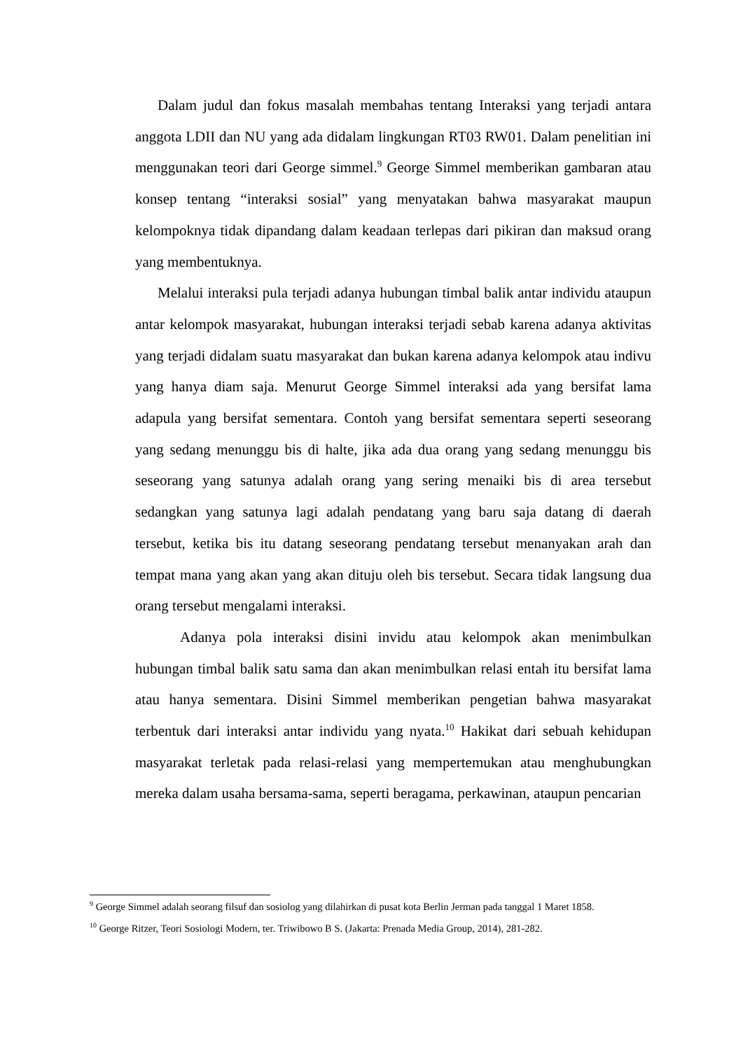Dalam judul dan fokus masalah membahas tentang Interaksi yang terjadi antara anggota LDII dan NU yang ada didalam lingkungan RT03 RW01. Dalam penelitian ini menggunakan teori dari George simmel.<sup>9</sup> George Simmel memberikan gambaran atau konsep tentang “interaksi sosial” yang menyatakan bahwa masyarakat maupun kelompoknya tidak dipandang dalam keadaan terlepas dari pikiran dan maksud orang yang membentuknya.
Melalui interaksi pula terjadi adanya hubungan timbal balik antar individu ataupun antar kelompok masyarakat, hubungan interaksi terjadi sebab karena adanya aktivitas yang terjadi didalam suatu masyarakat dan bukan karena adanya kelompok atau indivu yang hanya diam saja. Menurut George Simmel interaksi ada yang bersifat lama adapula yang bersifat sementara. Contoh yang bersifat sementara seperti seseorang yang sedang menunggu bis di halte, jika ada dua orang yang sedang menunggu bis seseorang yang satunya adalah orang yang sering menaiki bis di area tersebut sedangkan yang satunya lagi adalah pendatang yang baru saja datang di daerah tersebut, ketika bis itu datang seseorang pendatang tersebut menanyakan arah dan tempat mana yang akan yang akan dituju oleh bis tersebut. Secara tidak langsung dua orang tersebut mengalami interaksi.
Adanya pola interaksi disini invidu atau kelompok akan menimbulkan hubungan timbal balik satu sama dan akan menimbulkan relasi entah itu bersifat lama atau hanya sementara. Disini Simmel memberikan pengetian bahwa masyarakat terbentuk dari interaksi antar individu yang nyata.<sup>10</sup> Hakikat dari sebuah kehidupan masyarakat terletak pada relasi-relasi yang mempertemukan atau menghubungkan mereka dalam usaha bersama-sama, seperti beragama, perkawinan, ataupun pencarian
<sup>9</sup> George Simmel adalah seorang filsuf dan sosiolog yang dilahirkan di pusat kota Berlin Jerman pada tanggal 1 Maret 1858.
<sup>10</sup> George Ritzer, Teori Sosiologi Modern, ter. Triwibowo B S. (Jakarta: Prenada Media Group, 2014), 281-282.